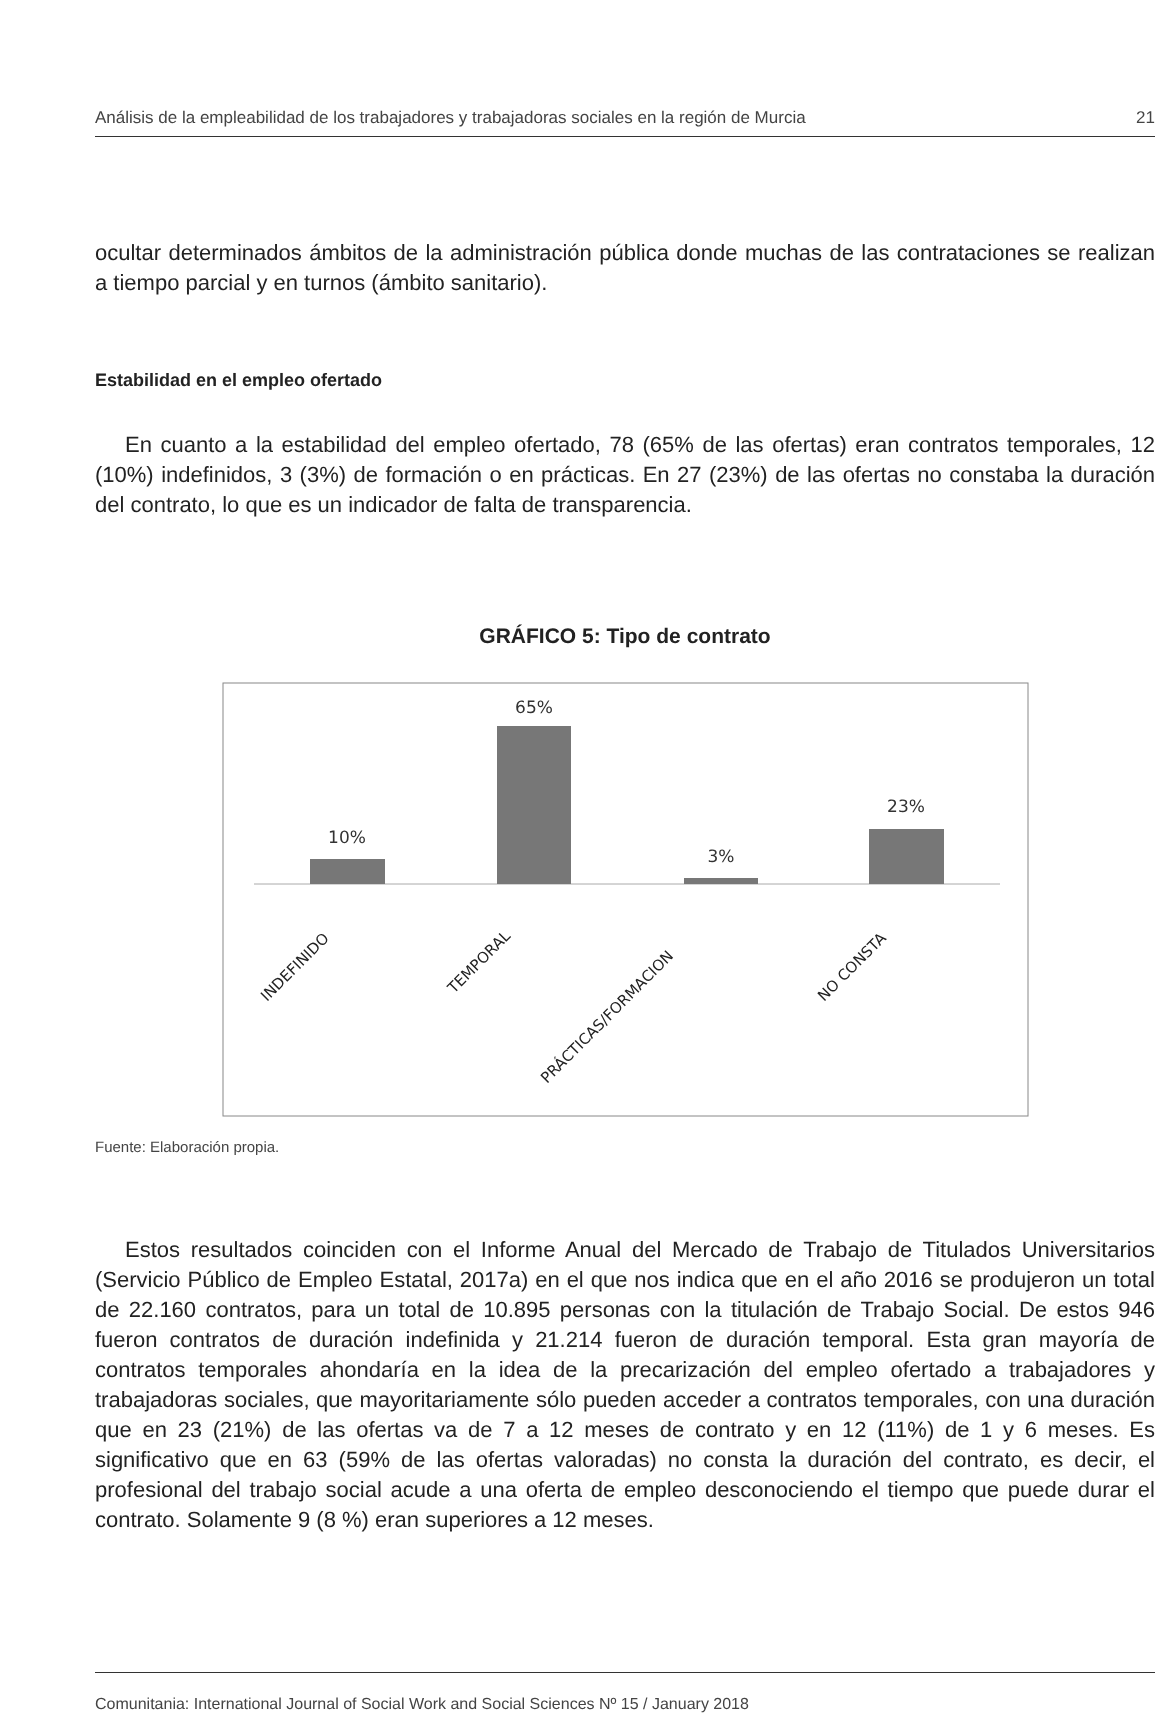Análisis de la empleabilidad de los trabajadores y trabajadoras sociales en la región de Murcia 21
ocultar determinados ámbitos de la administración pública donde muchas de las contrataciones se realizan a tiempo parcial y en turnos (ámbito sanitario).
Estabilidad en el empleo ofertado
En cuanto a la estabilidad del empleo ofertado, 78 (65% de las ofertas) eran contratos temporales, 12 (10%) indefinidos, 3 (3%) de formación o en prácticas. En 27 (23%) de las ofertas no constaba la duración del contrato, lo que es un indicador de falta de transparencia.
GRÁFICO 5: Tipo de contrato
10%
65%
3%
23%
INDEFINIDO
TEMPORAL
PRÁCTICAS/FORMACION
NO CONSTA
Fuente: Elaboración propia.
Estos resultados coinciden con el Informe Anual del Mercado de Trabajo de Titulados Universitarios (Servicio Público de Empleo Estatal, 2017a) en el que nos indica que en el año 2016 se produjeron un total de 22.160 contratos, para un total de 10.895 personas con la titulación de Trabajo Social. De estos 946 fueron contratos de duración indefinida y 21.214 fueron de duración temporal. Esta gran mayoría de contratos temporales ahondaría en la idea de la precarización del empleo ofertado a trabajadores y trabajadoras sociales, que mayoritariamente sólo pueden acceder a contratos temporales, con una duración que en 23 (21%) de las ofertas va de 7 a 12 meses de contrato y en 12 (11%) de 1 y 6 meses. Es significativo que en 63 (59% de las ofertas valoradas) no consta la duración del contrato, es decir, el profesional del trabajo social acude a una oferta de empleo desconociendo el tiempo que puede durar el contrato. Solamente 9 (8 %) eran superiores a 12 meses.
Comunitania: International Journal of Social Work and Social Sciences Nº 15 / January 2018